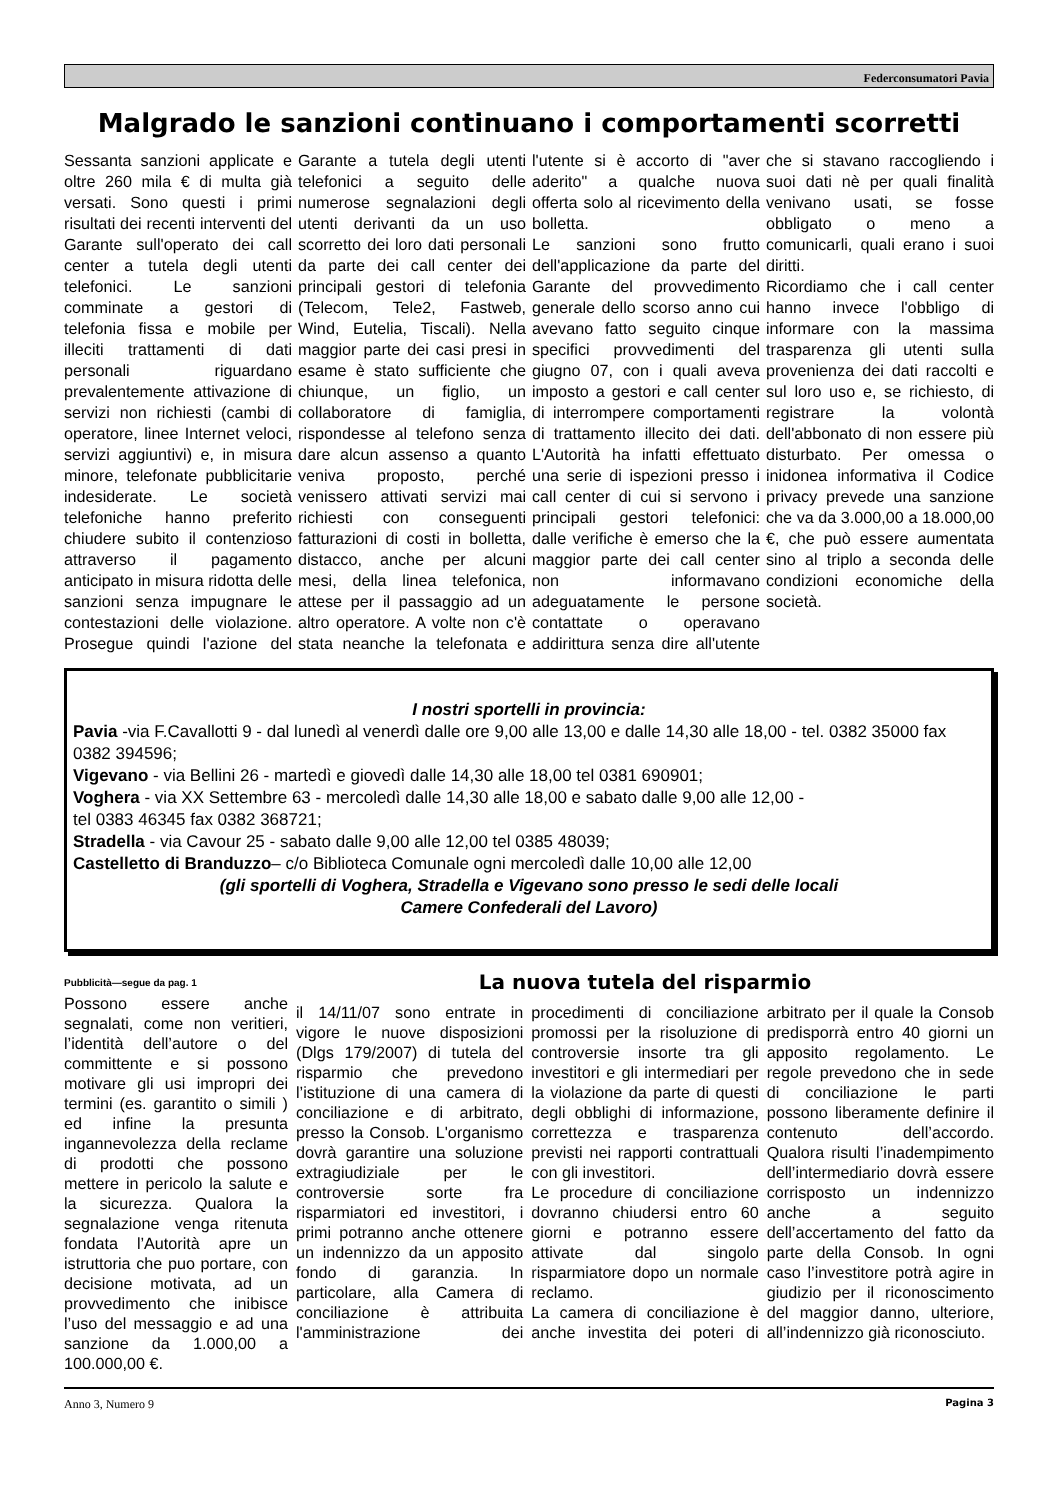Federconsumatori Pavia
Malgrado le sanzioni continuano i comportamenti scorretti
Sessanta sanzioni applicate e oltre 260 mila € di multa già versati. Sono questi i primi risultati dei recenti interventi del Garante sull'operato dei call center a tutela degli utenti telefonici. Le sanzioni comminate a gestori di telefonia fissa e mobile per illeciti trattamenti di dati personali riguardano prevalentemente attivazione di servizi non richiesti (cambi di operatore, linee Internet veloci, servizi aggiuntivi) e, in misura minore, telefonate pubblicitarie indesiderate. Le società telefoniche hanno preferito chiudere subito il contenzioso attraverso il pagamento anticipato in misura ridotta delle sanzioni senza impugnare le contestazioni delle violazione. Prosegue quindi l'azione del Garante a tutela degli utenti telefonici a seguito delle numerose segnalazioni degli utenti derivanti da un uso scorretto dei loro dati personali da parte dei call center dei principali gestori di telefonia (Telecom, Tele2, Fastweb, Wind, Eutelia, Tiscali). Nella maggior parte dei casi presi in esame è stato sufficiente che chiunque, un figlio, un collaboratore di famiglia, rispondesse al telefono senza dare alcun assenso a quanto veniva proposto, perché venissero attivati servizi mai richiesti con conseguenti fatturazioni di costi in bolletta, distacco, anche per alcuni mesi, della linea telefonica, attese per il passaggio ad un altro operatore. A volte non c'è stata neanche la telefonata e l'utente si è accorto di "aver aderito" a qualche nuova offerta solo al ricevimento della bolletta.
Le sanzioni sono frutto dell'applicazione da parte del Garante del provvedimento generale dello scorso anno cui avevano fatto seguito cinque specifici provvedimenti del giugno 07, con i quali aveva imposto a gestori e call center di interrompere comportamenti di trattamento illecito dei dati. L'Autorità ha infatti effettuato una serie di ispezioni presso i call center di cui si servono i principali gestori telefonici: dalle verifiche è emerso che la maggior parte dei call center non informavano adeguatamente le persone contattate o operavano addirittura senza dire all'utente che si stavano raccogliendo i suoi dati nè per quali finalità venivano usati, se fosse obbligato o meno a comunicarli, quali erano i suoi diritti.
Ricordiamo che i call center hanno invece l'obbligo di informare con la massima trasparenza gli utenti sulla provenienza dei dati raccolti e sul loro uso e, se richiesto, di registrare la volontà dell'abbonato di non essere più disturbato. Per omessa o inidonea informativa il Codice privacy prevede una sanzione che va da 3.000,00 a 18.000,00 €, che può essere aumentata sino al triplo a seconda delle condizioni economiche della società.
I nostri sportelli in provincia:
Pavia -via F.Cavallotti 9 - dal lunedì al venerdì dalle ore 9,00 alle 13,00 e dalle 14,30 alle 18,00 - tel. 0382 35000 fax 0382 394596;
Vigevano - via Bellini 26 - martedì e giovedì dalle 14,30 alle 18,00 tel 0381 690901;
Voghera - via XX Settembre 63 - mercoledì dalle 14,30 alle 18,00 e sabato dalle 9,00 alle 12,00 -
tel 0383 46345 fax 0382 368721;
Stradella - via Cavour 25 - sabato dalle 9,00 alle 12,00 tel 0385 48039;
Castelletto di Branduzzo– c/o Biblioteca Comunale ogni mercoledì dalle 10,00 alle 12,00
(gli sportelli di Voghera, Stradella e Vigevano sono presso le sedi delle locali
Camere Confederali del Lavoro)
Pubblicità—segue da pag. 1
Possono essere anche segnalati, come non veritieri, l’identità dell’autore o del committente e si possono motivare gli usi impropri dei termini (es. garantito o simili ) ed infine la presunta ingannevolezza della reclame di prodotti che possono mettere in pericolo la salute e la sicurezza. Qualora la segnalazione venga ritenuta fondata l’Autorità apre un istruttoria che puo portare, con decisione motivata, ad un provvedimento che inibisce l’uso del messaggio e ad una sanzione da 1.000,00 a 100.000,00 €.
La nuova tutela del risparmio
il 14/11/07 sono entrate in vigore le nuove disposizioni (Dlgs 179/2007) di tutela del risparmio che prevedono l’istituzione di una camera di conciliazione e di arbitrato, presso la Consob. L'organismo dovrà garantire una soluzione extragiudiziale per le controversie sorte fra risparmiatori ed investitori, i primi potranno anche ottenere un indennizzo da un apposito fondo di garanzia. In particolare, alla Camera di conciliazione è attribuita l'amministrazione dei procedimenti di conciliazione promossi per la risoluzione di controversie insorte tra gli investitori e gli intermediari per la violazione da parte di questi degli obblighi di informazione, correttezza e trasparenza previsti nei rapporti contrattuali con gli investitori.
Le procedure di conciliazione dovranno chiudersi entro 60 giorni e potranno essere attivate dal singolo risparmiatore dopo un normale reclamo.
La camera di conciliazione è anche investita dei poteri di arbitrato per il quale la Consob predisporrà entro 40 giorni un apposito regolamento. Le regole prevedono che in sede di conciliazione le parti possono liberamente definire il contenuto dell’accordo. Qualora risulti l’inadempimento dell’intermediario dovrà essere corrisposto un indennizzo anche a seguito dell’accertamento del fatto da parte della Consob. In ogni caso l’investitore potrà agire in giudizio per il riconoscimento del maggior danno, ulteriore, all’indennizzo già riconosciuto.
Anno 3, Numero 9 Pagina 3